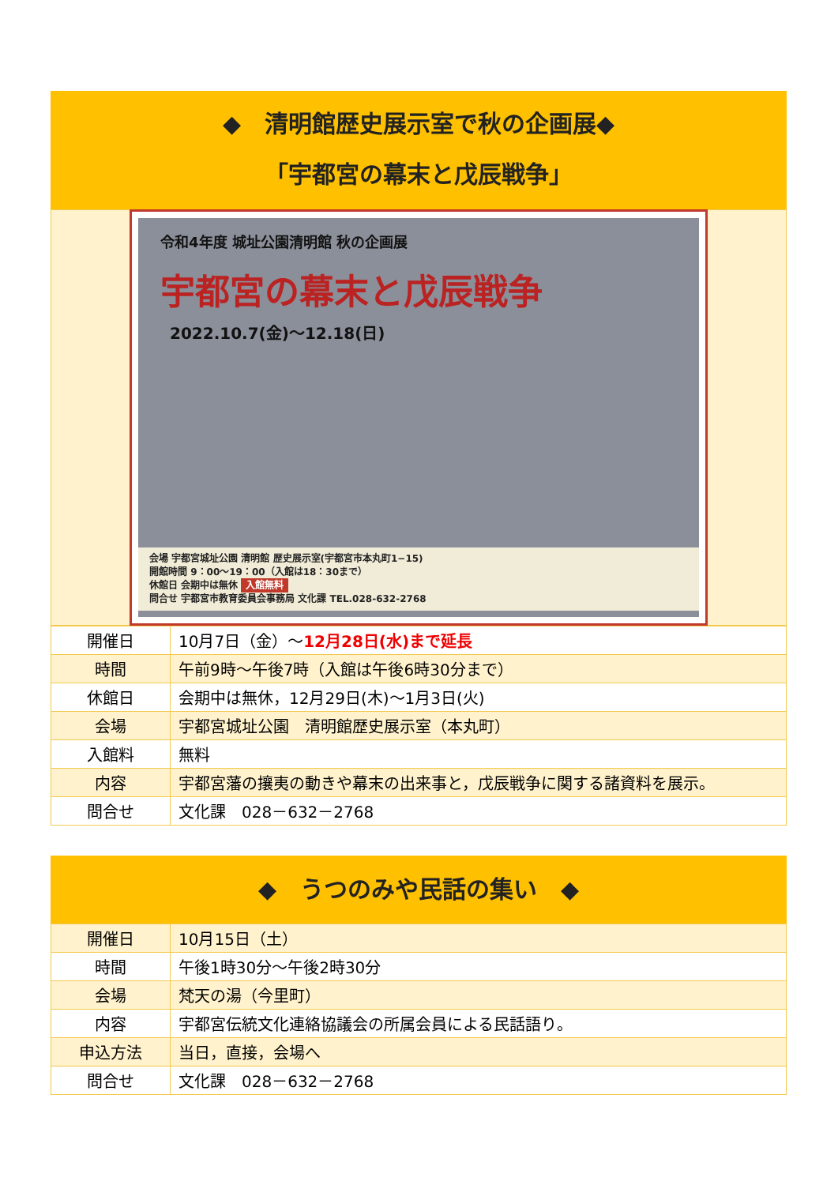◆　清明館歴史展示室で秋の企画展◆
「宇都宮の幕末と戊辰戦争」
令和4年度 城址公園清明館 秋の企画展
宇都宮の幕末と戊辰戦争
2022.10.7(金)～12.18(日)
会場 宇都宮城址公園 清明館 歴史展示室(宇都宮市本丸町1−15)
開館時間 9：00～19：00（入館は18：30まで）
休館日 会期中は無休 入館無料
問合せ 宇都宮市教育委員会事務局 文化課 TEL.028-632-2768
| 開催日 | 10月7日（金）～ 12月28日(水)まで延長 |
| 時間 | 午前9時～午後7時（入館は午後6時30分まで） |
| 休館日 | 会期中は無休，12月29日(木)～1月3日(火) |
| 会場 | 宇都宮城址公園 清明館歴史展示室（本丸町） |
| 入館料 | 無料 |
| 内容 | 宇都宮藩の攘夷の動きや幕末の出来事と，戊辰戦争に関する諸資料を展示。 |
| 問合せ | 文化課 028－632－2768 |
◆　うつのみや民話の集い　◆
| 開催日 | 10月15日（土） |
| 時間 | 午後1時30分～午後2時30分 |
| 会場 | 梵天の湯（今里町） |
| 内容 | 宇都宮伝統文化連絡協議会の所属会員による民話語り。 |
| 申込方法 | 当日，直接，会場へ |
| 問合せ | 文化課 028－632－2768 |